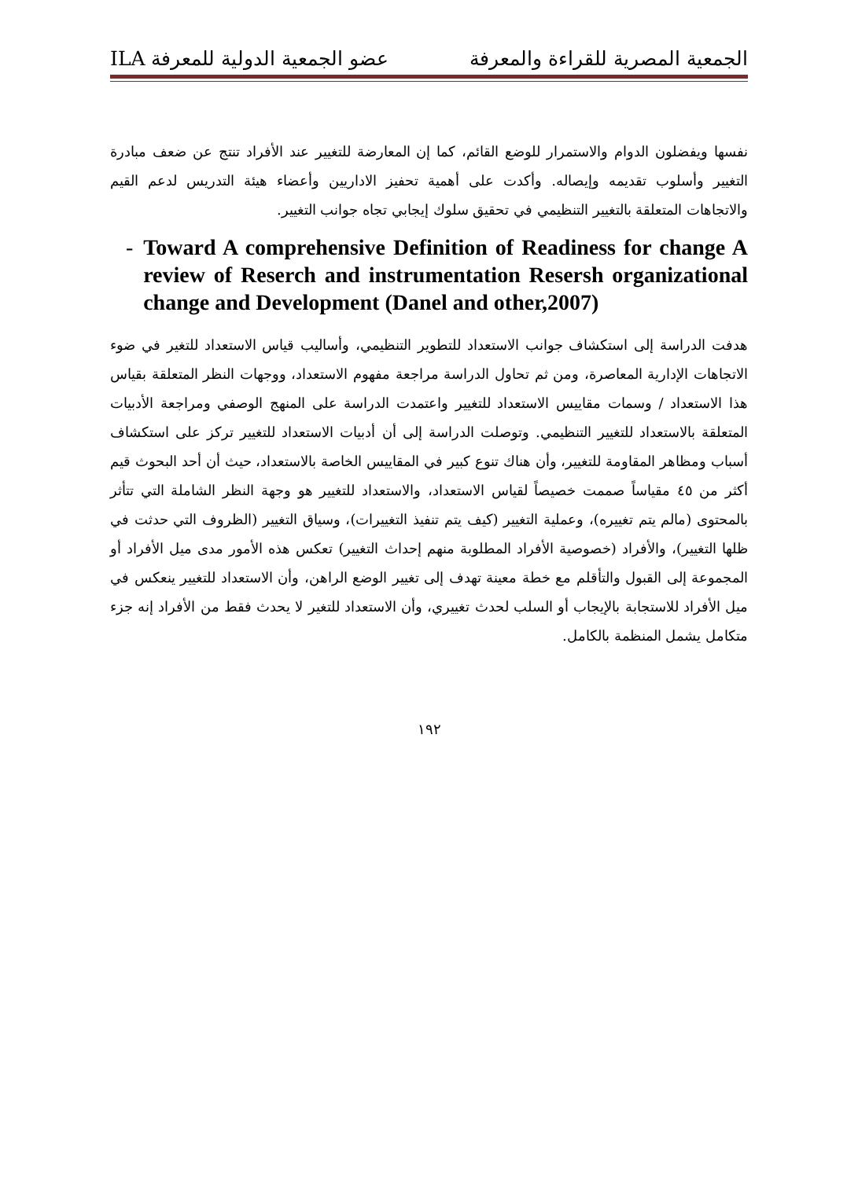الجمعية المصرية للقراءة والمعرفة عضو الجمعية الدولية للمعرفة ILA
نفسها ويفضلون الدوام والاستمرار للوضع القائم، كما إن المعارضة للتغيير عند الأفراد تنتج عن ضعف مبادرة التغيير وأسلوب تقديمه وإيصاله. وأكدت على أهمية تحفيز الاداريين وأعضاء هيئة التدريس لدعم القيم والاتجاهات المتعلقة بالتغيير التنظيمي في تحقيق سلوك إيجابي تجاه جوانب التغيير.
- Toward A comprehensive Definition of Readiness for change A review of Reserch and instrumentation Resersh organizational change and Development (Danel and other,2007)
هدفت الدراسة إلى استكشاف جوانب الاستعداد للتطوير التنظيمي، وأساليب قياس الاستعداد للتغير في ضوء الاتجاهات الإدارية المعاصرة، ومن ثم تحاول الدراسة مراجعة مفهوم الاستعداد، ووجهات النظر المتعلقة بقياس هذا الاستعداد / وسمات مقاييس الاستعداد للتغيير واعتمدت الدراسة على المنهج الوصفي ومراجعة الأدبيات المتعلقة بالاستعداد للتغيير التنظيمي. وتوصلت الدراسة إلى أن أدبيات الاستعداد للتغيير تركز على استكشاف أسباب ومظاهر المقاومة للتغيير، وأن هناك تنوع كبير في المقاييس الخاصة بالاستعداد، حيث أن أحد البحوث قيم أكثر من ٤٥ مقياساً صممت خصيصاً لقياس الاستعداد، والاستعداد للتغيير هو وجهة النظر الشاملة التي تتأثر بالمحتوى (مالم يتم تغييره)، وعملية التغيير (كيف يتم تنفيذ التغييرات)، وسياق التغيير (الظروف التي حدثت في ظلها التغيير)، والأفراد (خصوصية الأفراد المطلوبة منهم إحداث التغيير) تعكس هذه الأمور مدى ميل الأفراد أو المجموعة إلى القبول والتأقلم مع خطة معينة تهدف إلى تغيير الوضع الراهن، وأن الاستعداد للتغيير ينعكس في ميل الأفراد للاستجابة بالإيجاب أو السلب لحدث تغييري، وأن الاستعداد للتغير لا يحدث فقط من الأفراد إنه جزء متكامل يشمل المنظمة بالكامل.
١٩٢